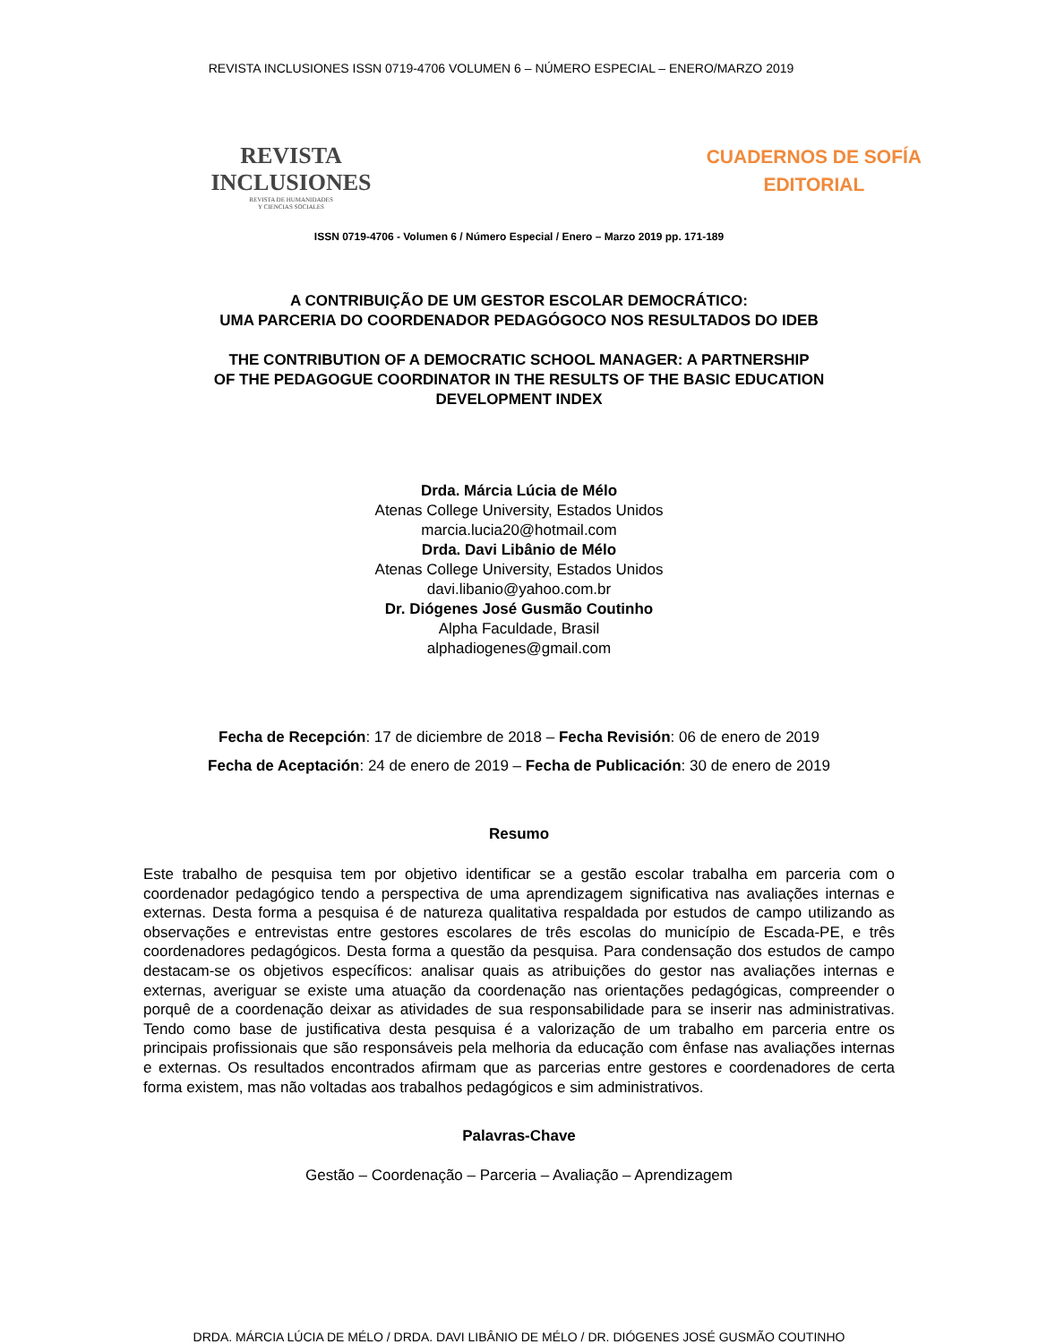REVISTA INCLUSIONES ISSN 0719-4706 VOLUMEN 6 – NÚMERO ESPECIAL – ENERO/MARZO 2019
REVISTA
INCLUSIONES
REVISTA DE HUMANIDADES
Y CIENCIAS SOCIALES
CUADERNOS DE SOFÍA
EDITORIAL
ISSN 0719-4706 - Volumen 6 / Número Especial / Enero – Marzo 2019 pp. 171-189
A CONTRIBUIÇÃO DE UM GESTOR ESCOLAR DEMOCRÁTICO:
UMA PARCERIA DO COORDENADOR PEDAGÓGOCO NOS RESULTADOS DO IDEB
THE CONTRIBUTION OF A DEMOCRATIC SCHOOL MANAGER: A PARTNERSHIP
OF THE PEDAGOGUE COORDINATOR IN THE RESULTS OF THE BASIC EDUCATION
DEVELOPMENT INDEX
Drda. Márcia Lúcia de Mélo
Atenas College University, Estados Unidos
marcia.lucia20@hotmail.com
Drda. Davi Libânio de Mélo
Atenas College University, Estados Unidos
davi.libanio@yahoo.com.br
Dr. Diógenes José Gusmão Coutinho
Alpha Faculdade, Brasil
alphadiogenes@gmail.com
Fecha de Recepción: 17 de diciembre de 2018 – Fecha Revisión: 06 de enero de 2019
Fecha de Aceptación: 24 de enero de 2019 – Fecha de Publicación: 30 de enero de 2019
Resumo
Este trabalho de pesquisa tem por objetivo identificar se a gestão escolar trabalha em parceria com o coordenador pedagógico tendo a perspectiva de uma aprendizagem significativa nas avaliações internas e externas. Desta forma a pesquisa é de natureza qualitativa respaldada por estudos de campo utilizando as observações e entrevistas entre gestores escolares de três escolas do município de Escada-PE, e três coordenadores pedagógicos. Desta forma a questão da pesquisa. Para condensação dos estudos de campo destacam-se os objetivos específicos: analisar quais as atribuições do gestor nas avaliações internas e externas, averiguar se existe uma atuação da coordenação nas orientações pedagógicas, compreender o porquê de a coordenação deixar as atividades de sua responsabilidade para se inserir nas administrativas. Tendo como base de justificativa desta pesquisa é a valorização de um trabalho em parceria entre os principais profissionais que são responsáveis pela melhoria da educação com ênfase nas avaliações internas e externas. Os resultados encontrados afirmam que as parcerias entre gestores e coordenadores de certa forma existem, mas não voltadas aos trabalhos pedagógicos e sim administrativos.
Palavras-Chave
Gestão – Coordenação – Parceria – Avaliação – Aprendizagem
DRDA. MÁRCIA LÚCIA DE MÉLO / DRDA. DAVI LIBÂNIO DE MÉLO / DR. DIÓGENES JOSÉ GUSMÃO COUTINHO